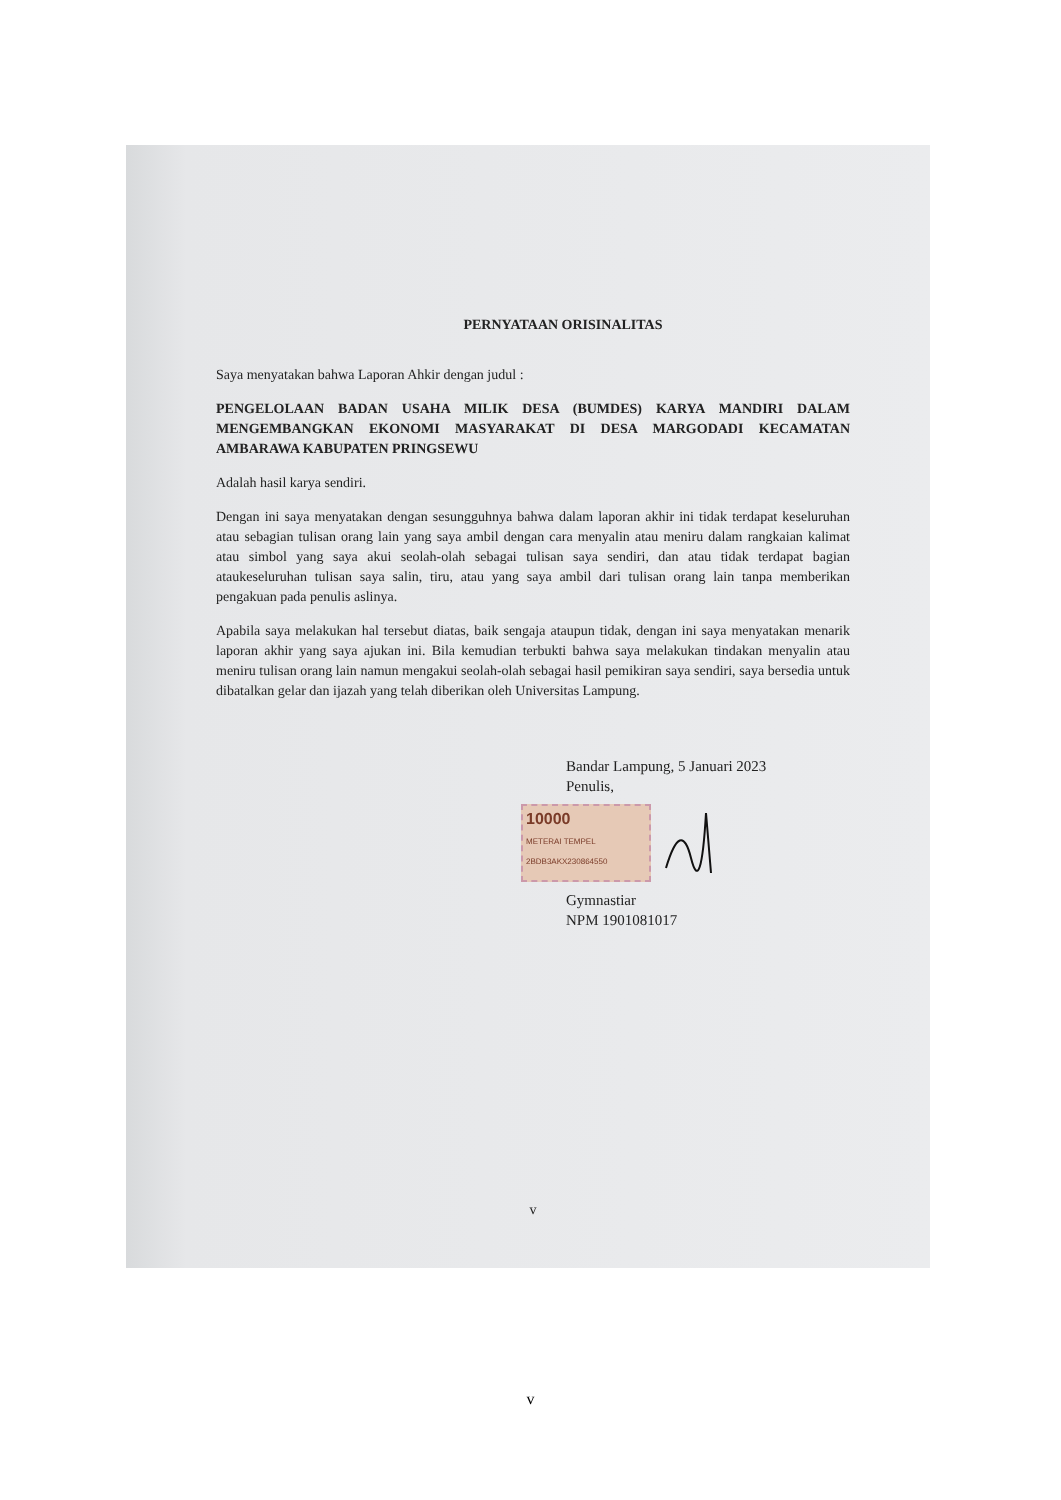PERNYATAAN ORISINALITAS
Saya menyatakan bahwa Laporan Ahkir dengan judul :
PENGELOLAAN BADAN USAHA MILIK DESA (BUMDES) KARYA MANDIRI DALAM MENGEMBANGKAN EKONOMI MASYARAKAT DI DESA MARGODADI KECAMATAN AMBARAWA KABUPATEN PRINGSEWU
Adalah hasil karya sendiri.
Dengan ini saya menyatakan dengan sesungguhnya bahwa dalam laporan akhir ini tidak terdapat keseluruhan atau sebagian tulisan orang lain yang saya ambil dengan cara menyalin atau meniru dalam rangkaian kalimat atau simbol yang saya akui seolah-olah sebagai tulisan saya sendiri, dan atau tidak terdapat bagian ataukeseluruhan tulisan saya salin, tiru, atau yang saya ambil dari tulisan orang lain tanpa memberikan pengakuan pada penulis aslinya.
Apabila saya melakukan hal tersebut diatas, baik sengaja ataupun tidak, dengan ini saya menyatakan menarik laporan akhir yang saya ajukan ini. Bila kemudian terbukti bahwa saya melakukan tindakan menyalin atau meniru tulisan orang lain namun mengakui seolah-olah sebagai hasil pemikiran saya sendiri, saya bersedia untuk dibatalkan gelar dan ijazah yang telah diberikan oleh Universitas Lampung.
Bandar Lampung, 5 Januari 2023
Penulis,
10000
METERAI TEMPEL
2BDB3AKX230864550
Gymnastiar
NPM 1901081017
v
v